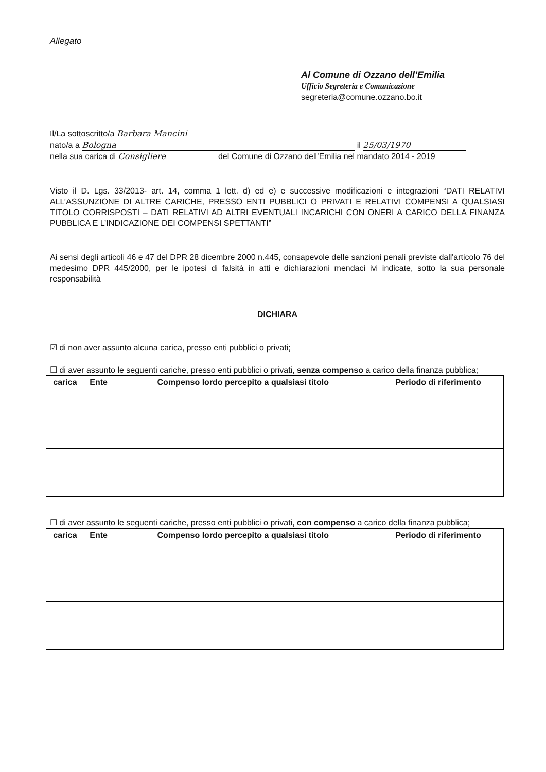Allegato
Al Comune di Ozzano dell’Emilia
Ufficio Segreteria e Comunicazione
segreteria@comune.ozzano.bo.it
Il/La sottoscritto/a Barbara Mancini
nato/a a Bologna il 25/03/1970
nella sua carica di Consigliere del Comune di Ozzano dell’Emilia nel mandato 2014 - 2019
Visto il D. Lgs. 33/2013- art. 14, comma 1 lett. d) ed e) e successive modificazioni e integrazioni “DATI RELATIVI ALL’ASSUNZIONE DI ALTRE CARICHE, PRESSO ENTI PUBBLICI O PRIVATI E RELATIVI COMPENSI A QUALSIASI TITOLO CORRISPOSTI – DATI RELATIVI AD ALTRI EVENTUALI INCARICHI CON ONERI A CARICO DELLA FINANZA PUBBLICA E L’INDICAZIONE DEI COMPENSI SPETTANTI”
Ai sensi degli articoli 46 e 47 del DPR 28 dicembre 2000 n.445, consapevole delle sanzioni penali previste dall'articolo 76 del medesimo DPR 445/2000, per le ipotesi di falsità in atti e dichiarazioni mendaci ivi indicate, sotto la sua personale responsabilità
DICHIARA
☑ di non aver assunto alcuna carica, presso enti pubblici o privati;
☐ di aver assunto le seguenti cariche, presso enti pubblici o privati, senza compenso a carico della finanza pubblica;
| carica | Ente | Compenso lordo percepito a qualsiasi titolo | Periodo di riferimento |
| --- | --- | --- | --- |
☐ di aver assunto le seguenti cariche, presso enti pubblici o privati, con compenso a carico della finanza pubblica;
| carica | Ente | Compenso lordo percepito a qualsiasi titolo | Periodo di riferimento |
| --- | --- | --- | --- |